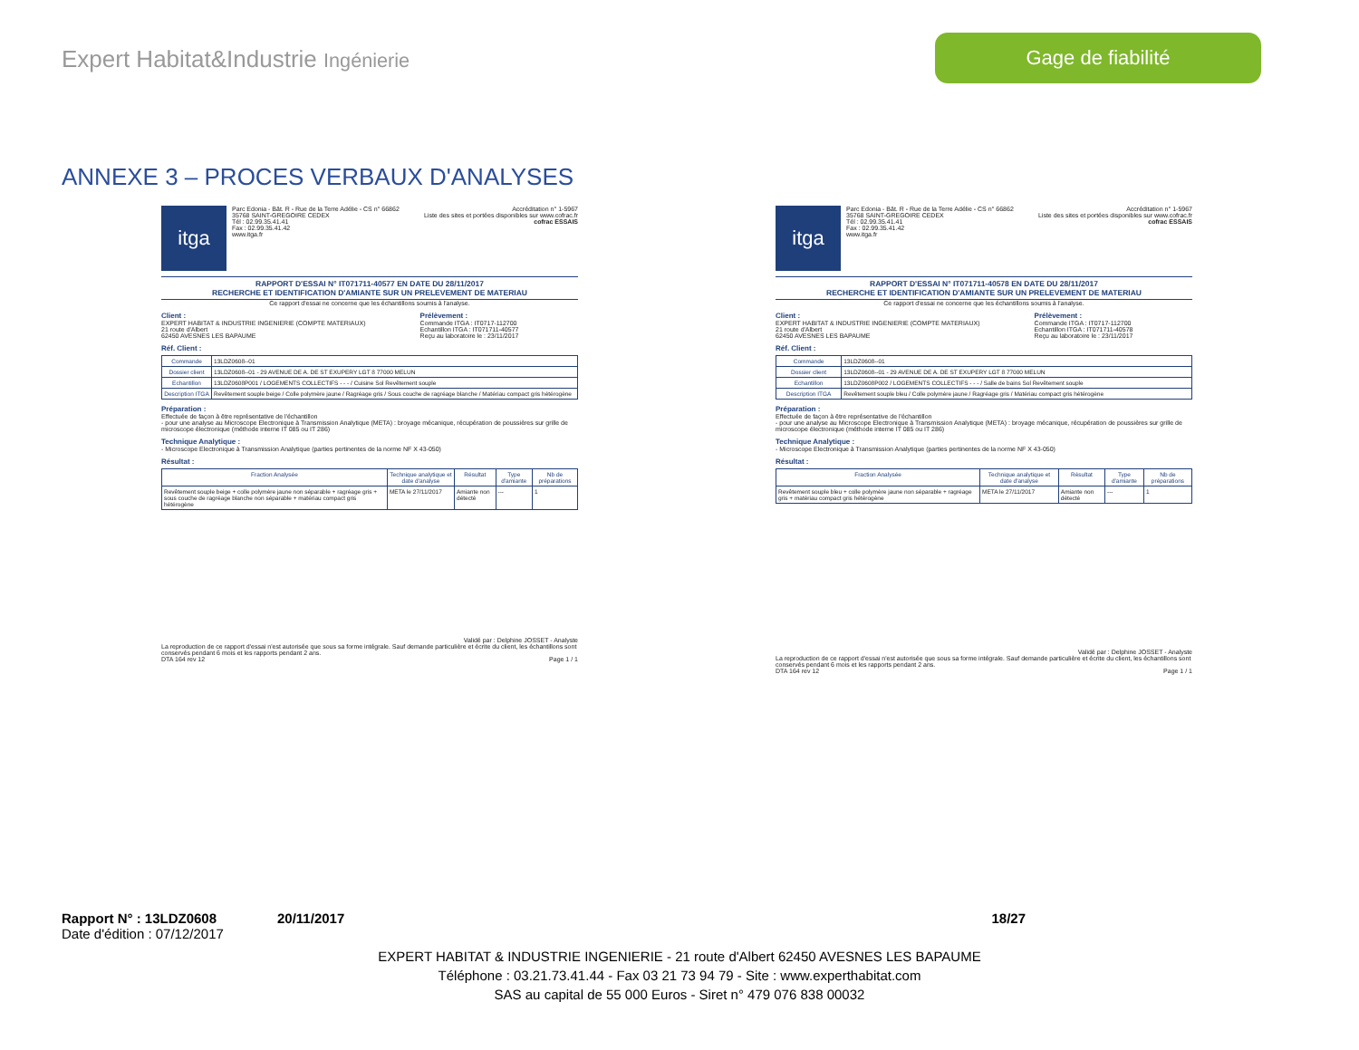Expert Habitat&Industrie Ingénierie
Gage de fiabilité
ANNEXE 3 – PROCES VERBAUX D'ANALYSES
itga
Parc Edonia - Bât. R - Rue de la Terre Adélie - CS n° 66862
35768 SAINT-GREGOIRE CEDEX
Tél : 02.99.35.41.41
Fax : 02.99.35.41.42
www.itga.fr
Accréditation n° 1-5967
Liste des sites et portées disponibles sur www.cofrac.fr
cofrac ESSAIS
RAPPORT D'ESSAI N° IT071711-40577 EN DATE DU 28/11/2017
RECHERCHE ET IDENTIFICATION D'AMIANTE SUR UN PRELEVEMENT DE MATERIAU
Ce rapport d'essai ne concerne que les échantillons soumis à l'analyse.
Client :
EXPERT HABITAT & INDUSTRIE INGENIERIE (COMPTE MATERIAUX)
21 route d'Albert
62450 AVESNES LES BAPAUME
Prélèvement :
Commande ITGA : IT0717-112700
Echantillon ITGA : IT071711-40577
Reçu au laboratoire le : 23/11/2017
Réf. Client :
| Commande | 13LDZ0608--01 |
| Dossier client | 13LDZ0608--01 - 29 AVENUE DE A. DE ST EXUPERY LGT 8 77000 MELUN |
| Echantillon | 13LDZ0608P001 / LOGEMENTS COLLECTIFS - - - / Cuisine Sol Revêtement souple |
| Description ITGA | Revêtement souple beige / Colle polymère jaune / Ragréage gris / Sous couche de ragréage blanche / Matériau compact gris hétérogène |
Préparation :
Effectuée de façon à être représentative de l'échantillon
- pour une analyse au Microscope Electronique à Transmission Analytique (META) : broyage mécanique, récupération de poussières sur grille de microscope électronique (méthode interne IT 085 ou IT 286)
Technique Analytique :
- Microscope Electronique à Transmission Analytique (parties pertinentes de la norme NF X 43-050)
Résultat :
| Fraction Analysée | Technique analytique et date d'analyse | Résultat | Type d'amiante | Nb de préparations |
| --- | --- | --- | --- | --- |
| Revêtement souple beige + colle polymère jaune non séparable + ragréage gris + sous couche de ragréage blanche non séparable + matériau compact gris hétérogène | META le 27/11/2017 | Amiante non détecté | --- | 1 |
Validé par : Delphine JOSSET - Analyste
La reproduction de ce rapport d'essai n'est autorisée que sous sa forme intégrale. Sauf demande particulière et écrite du client, les échantillons sont conservés pendant 6 mois et les rapports pendant 2 ans.
DTA 164 rev 12 Page 1 / 1
itga
Parc Edonia - Bât. R - Rue de la Terre Adélie - CS n° 66862
35768 SAINT-GREGOIRE CEDEX
Tél : 02.99.35.41.41
Fax : 02.99.35.41.42
www.itga.fr
Accréditation n° 1-5967
Liste des sites et portées disponibles sur www.cofrac.fr
cofrac ESSAIS
RAPPORT D'ESSAI N° IT071711-40578 EN DATE DU 28/11/2017
RECHERCHE ET IDENTIFICATION D'AMIANTE SUR UN PRELEVEMENT DE MATERIAU
Ce rapport d'essai ne concerne que les échantillons soumis à l'analyse.
Client :
EXPERT HABITAT & INDUSTRIE INGENIERIE (COMPTE MATERIAUX)
21 route d'Albert
62450 AVESNES LES BAPAUME
Prélèvement :
Commande ITGA : IT0717-112700
Echantillon ITGA : IT071711-40578
Reçu au laboratoire le : 23/11/2017
Réf. Client :
| Commande | 13LDZ0608--01 |
| Dossier client | 13LDZ0608--01 - 29 AVENUE DE A. DE ST EXUPERY LGT 8 77000 MELUN |
| Echantillon | 13LDZ0608P002 / LOGEMENTS COLLECTIFS - - - / Salle de bains Sol Revêtement souple |
| Description ITGA | Revêtement souple bleu / Colle polymère jaune / Ragréage gris / Matériau compact gris hétérogène |
Préparation :
Effectuée de façon à être représentative de l'échantillon
- pour une analyse au Microscope Electronique à Transmission Analytique (META) : broyage mécanique, récupération de poussières sur grille de microscope électronique (méthode interne IT 085 ou IT 286)
Technique Analytique :
- Microscope Electronique à Transmission Analytique (parties pertinentes de la norme NF X 43-050)
Résultat :
| Fraction Analysée | Technique analytique et date d'analyse | Résultat | Type d'amiante | Nb de préparations |
| --- | --- | --- | --- | --- |
| Revêtement souple bleu + colle polymère jaune non séparable + ragréage gris + matériau compact gris hétérogène | META le 27/11/2017 | Amiante non détecté | --- | 1 |
Validé par : Delphine JOSSET - Analyste
La reproduction de ce rapport d'essai n'est autorisée que sous sa forme intégrale. Sauf demande particulière et écrite du client, les échantillons sont conservés pendant 6 mois et les rapports pendant 2 ans.
DTA 164 rev 12 Page 1 / 1
Rapport N° : 13LDZ0608 20/11/2017 18/27
Date d'édition : 07/12/2017
EXPERT HABITAT & INDUSTRIE INGENIERIE - 21 route d'Albert 62450 AVESNES LES BAPAUME
Téléphone : 03.21.73.41.44 - Fax 03 21 73 94 79 - Site : www.experthabitat.com
SAS au capital de 55 000 Euros - Siret n° 479 076 838 00032